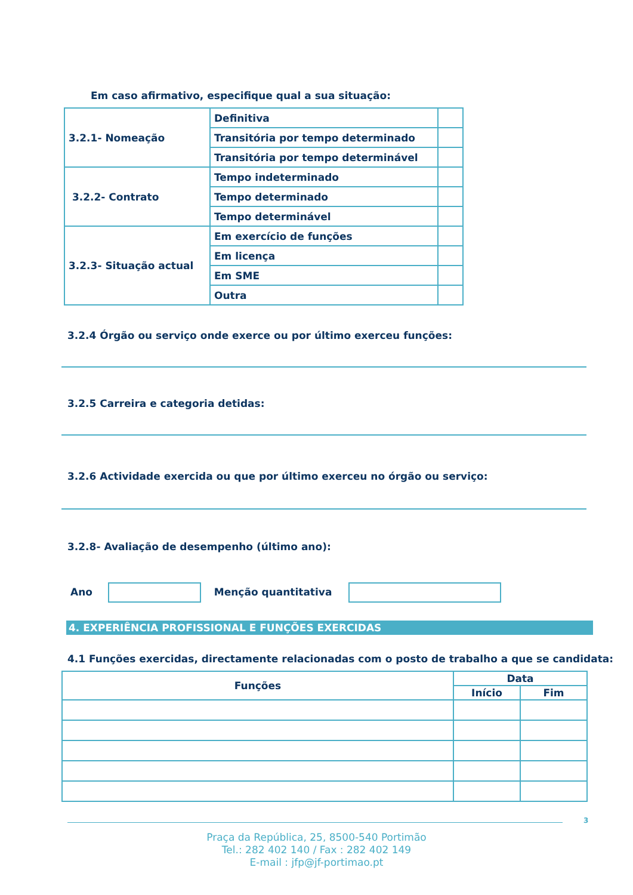Em caso afirmativo, especifique qual a sua situação:
| 3.2.1- Nomeação | Definitiva | |
| | Transitória por tempo determinado | |
| | Transitória por tempo determinável | |
| 3.2.2- Contrato | Tempo indeterminado | |
| | Tempo determinado | |
| | Tempo determinável | |
| 3.2.3- Situação actual | Em exercício de funções | |
| | Em licença | |
| | Em SME | |
| | Outra | |
3.2.4 Órgão ou serviço onde exerce ou por último exerceu funções:
3.2.5 Carreira e categoria detidas:
3.2.6 Actividade exercida ou que por último exerceu no órgão ou serviço:
3.2.8- Avaliação de desempenho (último ano):
Ano Menção quantitativa
4. EXPERIÊNCIA PROFISSIONAL E FUNÇÕES EXERCIDAS
4.1 Funções exercidas, directamente relacionadas com o posto de trabalho a que se candidata:
| Funções | Data | |
| --- | --- | --- |
| | Início | Fim |
3
Praça da República, 25, 8500-540 Portimão
Tel.: 282 402 140 / Fax : 282 402 149
E-mail : jfp@jf-portimao.pt